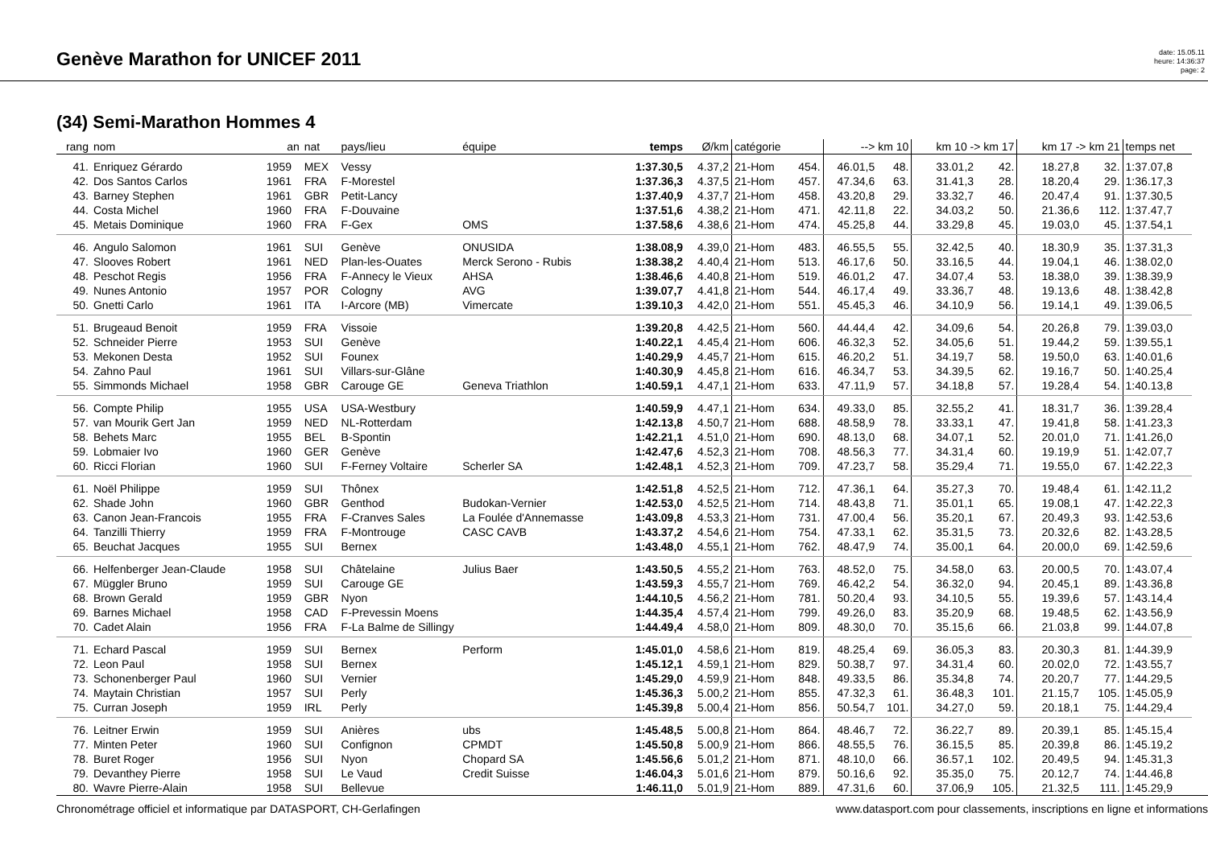Genève Marathon for UNICEF 2011
date: 15.05.11
heure: 14:36:37
page: 2
(34) Semi-Marathon Hommes 4
| rang | nom | an | nat | pays/lieu | équipe | temps | Ø/km | catégorie | | --> km 10 | | km 10 -> km 17 | | km 17 -> km 21 | | temps net |
| --- | --- | --- | --- | --- | --- | --- | --- | --- | --- | --- | --- | --- | --- | --- | --- | --- |
| 41. | Enriquez Gérardo | 1959 | MEX | Vessy | | 1:37.30,5 | 4.37,2 | 21-Hom | 454. | 46.01,5 | 48. | 33.01,2 | 42. | 18.27,8 | 32. | 1:37.07,8 |
| 42. | Dos Santos Carlos | 1961 | FRA | F-Morestel | | 1:37.36,3 | 4.37,5 | 21-Hom | 457. | 47.34,6 | 63. | 31.41,3 | 28. | 18.20,4 | 29. | 1:36.17,3 |
| 43. | Barney Stephen | 1961 | GBR | Petit-Lancy | | 1:37.40,9 | 4.37,7 | 21-Hom | 458. | 43.20,8 | 29. | 33.32,7 | 46. | 20.47,4 | 91. | 1:37.30,5 |
| 44. | Costa Michel | 1960 | FRA | F-Douvaine | | 1:37.51,6 | 4.38,2 | 21-Hom | 471. | 42.11,8 | 22. | 34.03,2 | 50. | 21.36,6 | 112. | 1:37.47,7 |
| 45. | Metais Dominique | 1960 | FRA | F-Gex | OMS | 1:37.58,6 | 4.38,6 | 21-Hom | 474. | 45.25,8 | 44. | 33.29,8 | 45. | 19.03,0 | 45. | 1:37.54,1 |
| 46. | Angulo Salomon | 1961 | SUI | Genève | ONUSIDA | 1:38.08,9 | 4.39,0 | 21-Hom | 483. | 46.55,5 | 55. | 32.42,5 | 40. | 18.30,9 | 35. | 1:37.31,3 |
| 47. | Slooves Robert | 1961 | NED | Plan-les-Ouates | Merck Serono - Rubis | 1:38.38,2 | 4.40,4 | 21-Hom | 513. | 46.17,6 | 50. | 33.16,5 | 44. | 19.04,1 | 46. | 1:38.02,0 |
| 48. | Peschot Regis | 1956 | FRA | F-Annecy le Vieux | AHSA | 1:38.46,6 | 4.40,8 | 21-Hom | 519. | 46.01,2 | 47. | 34.07,4 | 53. | 18.38,0 | 39. | 1:38.39,9 |
| 49. | Nunes Antonio | 1957 | POR | Cologny | AVG | 1:39.07,7 | 4.41,8 | 21-Hom | 544. | 46.17,4 | 49. | 33.36,7 | 48. | 19.13,6 | 48. | 1:38.42,8 |
| 50. | Gnetti Carlo | 1961 | ITA | I-Arcore (MB) | Vimercate | 1:39.10,3 | 4.42,0 | 21-Hom | 551. | 45.45,3 | 46. | 34.10,9 | 56. | 19.14,1 | 49. | 1:39.06,5 |
| 51. | Brugeaud Benoit | 1959 | FRA | Vissoie | | 1:39.20,8 | 4.42,5 | 21-Hom | 560. | 44.44,4 | 42. | 34.09,6 | 54. | 20.26,8 | 79. | 1:39.03,0 |
| 52. | Schneider Pierre | 1953 | SUI | Genève | | 1:40.22,1 | 4.45,4 | 21-Hom | 606. | 46.32,3 | 52. | 34.05,6 | 51. | 19.44,2 | 59. | 1:39.55,1 |
| 53. | Mekonen Desta | 1952 | SUI | Founex | | 1:40.29,9 | 4.45,7 | 21-Hom | 615. | 46.20,2 | 51. | 34.19,7 | 58. | 19.50,0 | 63. | 1:40.01,6 |
| 54. | Zahno Paul | 1961 | SUI | Villars-sur-Glâne | | 1:40.30,9 | 4.45,8 | 21-Hom | 616. | 46.34,7 | 53. | 34.39,5 | 62. | 19.16,7 | 50. | 1:40.25,4 |
| 55. | Simmonds Michael | 1958 | GBR | Carouge GE | Geneva Triathlon | 1:40.59,1 | 4.47,1 | 21-Hom | 633. | 47.11,9 | 57. | 34.18,8 | 57. | 19.28,4 | 54. | 1:40.13,8 |
| 56. | Compte Philip | 1955 | USA | USA-Westbury | | 1:40.59,9 | 4.47,1 | 21-Hom | 634. | 49.33,0 | 85. | 32.55,2 | 41. | 18.31,7 | 36. | 1:39.28,4 |
| 57. | van Mourik Gert Jan | 1959 | NED | NL-Rotterdam | | 1:42.13,8 | 4.50,7 | 21-Hom | 688. | 48.58,9 | 78. | 33.33,1 | 47. | 19.41,8 | 58. | 1:41.23,3 |
| 58. | Behets Marc | 1955 | BEL | B-Spontin | | 1:42.21,1 | 4.51,0 | 21-Hom | 690. | 48.13,0 | 68. | 34.07,1 | 52. | 20.01,0 | 71. | 1:41.26,0 |
| 59. | Lobmaier Ivo | 1960 | GER | Genève | | 1:42.47,6 | 4.52,3 | 21-Hom | 708. | 48.56,3 | 77. | 34.31,4 | 60. | 19.19,9 | 51. | 1:42.07,7 |
| 60. | Ricci Florian | 1960 | SUI | F-Ferney Voltaire | Scherler SA | 1:42.48,1 | 4.52,3 | 21-Hom | 709. | 47.23,7 | 58. | 35.29,4 | 71. | 19.55,0 | 67. | 1:42.22,3 |
| 61. | Noël Philippe | 1959 | SUI | Thônex | | 1:42.51,8 | 4.52,5 | 21-Hom | 712. | 47.36,1 | 64. | 35.27,3 | 70. | 19.48,4 | 61. | 1:42.11,2 |
| 62. | Shade John | 1960 | GBR | Genthod | Budokan-Vernier | 1:42.53,0 | 4.52,5 | 21-Hom | 714. | 48.43,8 | 71. | 35.01,1 | 65. | 19.08,1 | 47. | 1:42.22,3 |
| 63. | Canon Jean-Francois | 1955 | FRA | F-Cranves Sales | La Foulée d'Annemasse | 1:43.09,8 | 4.53,3 | 21-Hom | 731. | 47.00,4 | 56. | 35.20,1 | 67. | 20.49,3 | 93. | 1:42.53,6 |
| 64. | Tanzilli Thierry | 1959 | FRA | F-Montrouge | CASC CAVB | 1:43.37,2 | 4.54,6 | 21-Hom | 754. | 47.33,1 | 62. | 35.31,5 | 73. | 20.32,6 | 82. | 1:43.28,5 |
| 65. | Beuchat Jacques | 1955 | SUI | Bernex | | 1:43.48,0 | 4.55,1 | 21-Hom | 762. | 48.47,9 | 74. | 35.00,1 | 64. | 20.00,0 | 69. | 1:42.59,6 |
| 66. | Helfenberger Jean-Claude | 1958 | SUI | Châtelaine | Julius Baer | 1:43.50,5 | 4.55,2 | 21-Hom | 763. | 48.52,0 | 75. | 34.58,0 | 63. | 20.00,5 | 70. | 1:43.07,4 |
| 67. | Müggler Bruno | 1959 | SUI | Carouge GE | | 1:43.59,3 | 4.55,7 | 21-Hom | 769. | 46.42,2 | 54. | 36.32,0 | 94. | 20.45,1 | 89. | 1:43.36,8 |
| 68. | Brown Gerald | 1959 | GBR | Nyon | | 1:44.10,5 | 4.56,2 | 21-Hom | 781. | 50.20,4 | 93. | 34.10,5 | 55. | 19.39,6 | 57. | 1:43.14,4 |
| 69. | Barnes Michael | 1958 | CAD | F-Prevessin Moens | | 1:44.35,4 | 4.57,4 | 21-Hom | 799. | 49.26,0 | 83. | 35.20,9 | 68. | 19.48,5 | 62. | 1:43.56,9 |
| 70. | Cadet Alain | 1956 | FRA | F-La Balme de Sillingy | | 1:44.49,4 | 4.58,0 | 21-Hom | 809. | 48.30,0 | 70. | 35.15,6 | 66. | 21.03,8 | 99. | 1:44.07,8 |
| 71. | Echard Pascal | 1959 | SUI | Bernex | Perform | 1:45.01,0 | 4.58,6 | 21-Hom | 819. | 48.25,4 | 69. | 36.05,3 | 83. | 20.30,3 | 81. | 1:44.39,9 |
| 72. | Leon Paul | 1958 | SUI | Bernex | | 1:45.12,1 | 4.59,1 | 21-Hom | 829. | 50.38,7 | 97. | 34.31,4 | 60. | 20.02,0 | 72. | 1:43.55,7 |
| 73. | Schonenberger Paul | 1960 | SUI | Vernier | | 1:45.29,0 | 4.59,9 | 21-Hom | 848. | 49.33,5 | 86. | 35.34,8 | 74. | 20.20,7 | 77. | 1:44.29,5 |
| 74. | Maytain Christian | 1957 | SUI | Perly | | 1:45.36,3 | 5.00,2 | 21-Hom | 855. | 47.32,3 | 61. | 36.48,3 | 101. | 21.15,7 | 105. | 1:45.05,9 |
| 75. | Curran Joseph | 1959 | IRL | Perly | | 1:45.39,8 | 5.00,4 | 21-Hom | 856. | 50.54,7 | 101. | 34.27,0 | 59. | 20.18,1 | 75. | 1:44.29,4 |
| 76. | Leitner Erwin | 1959 | SUI | Anières | ubs | 1:45.48,5 | 5.00,8 | 21-Hom | 864. | 48.46,7 | 72. | 36.22,7 | 89. | 20.39,1 | 85. | 1:45.15,4 |
| 77. | Minten Peter | 1960 | SUI | Confignon | CPMDT | 1:45.50,8 | 5.00,9 | 21-Hom | 866. | 48.55,5 | 76. | 36.15,5 | 85. | 20.39,8 | 86. | 1:45.19,2 |
| 78. | Buret Roger | 1956 | SUI | Nyon | Chopard SA | 1:45.56,6 | 5.01,2 | 21-Hom | 871. | 48.10,0 | 66. | 36.57,1 | 102. | 20.49,5 | 94. | 1:45.31,3 |
| 79. | Devanthey Pierre | 1958 | SUI | Le Vaud | Credit Suisse | 1:46.04,3 | 5.01,6 | 21-Hom | 879. | 50.16,6 | 92. | 35.35,0 | 75. | 20.12,7 | 74. | 1:44.46,8 |
| 80. | Wavre Pierre-Alain | 1958 | SUI | Bellevue | | 1:46.11,0 | 5.01,9 | 21-Hom | 889. | 47.31,6 | 60. | 37.06,9 | 105. | 21.32,5 | 111. | 1:45.29,9 |
Chronométrage officiel et informatique par DATASPORT, CH-Gerlafingen www.datasport.com pour classements, inscriptions en ligne et informations